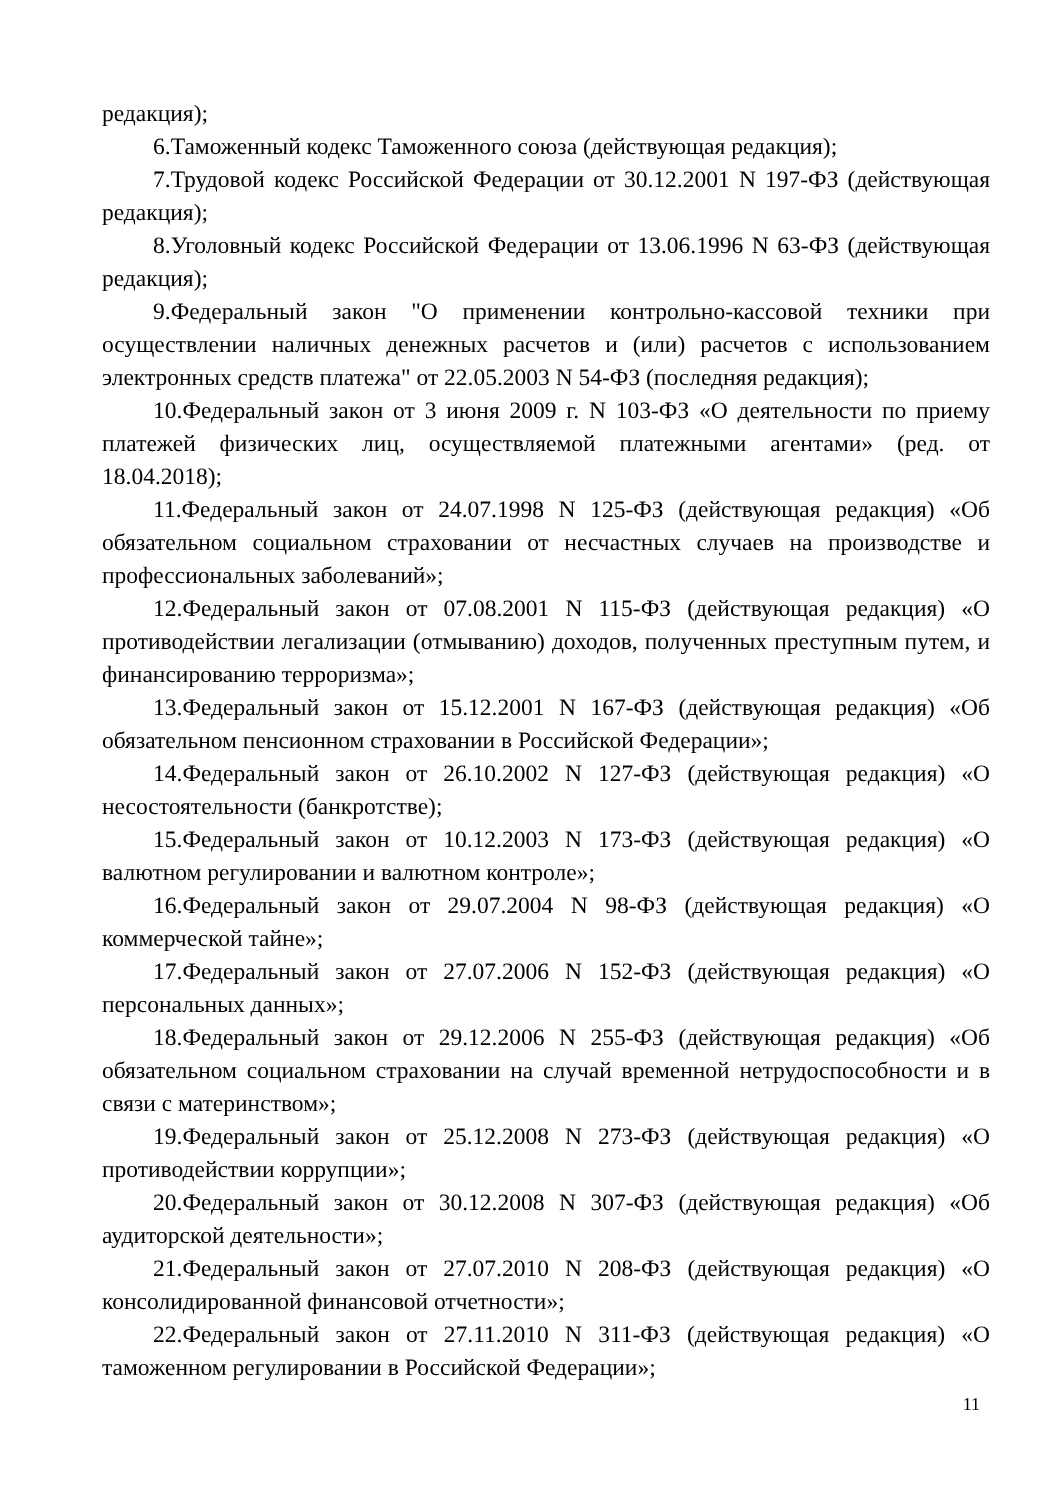редакция);
6.Таможенный кодекс Таможенного союза (действующая редакция);
7.Трудовой кодекс Российской Федерации от 30.12.2001 N 197-ФЗ (действующая редакция);
8.Уголовный кодекс Российской Федерации от 13.06.1996 N 63-ФЗ (действующая редакция);
9.Федеральный закон "О применении контрольно-кассовой техники при осуществлении наличных денежных расчетов и (или) расчетов с использованием электронных средств платежа" от 22.05.2003 N 54-ФЗ (последняя редакция);
10.Федеральный закон от 3 июня 2009 г. N 103-ФЗ «О деятельности по приему платежей физических лиц, осуществляемой платежными агентами» (ред. от 18.04.2018);
11.Федеральный закон от 24.07.1998 N 125-ФЗ (действующая редакция) «Об обязательном социальном страховании от несчастных случаев на производстве и профессиональных заболеваний»;
12.Федеральный закон от 07.08.2001 N 115-ФЗ (действующая редакция) «О противодействии легализации (отмыванию) доходов, полученных преступным путем, и финансированию терроризма»;
13.Федеральный закон от 15.12.2001 N 167-ФЗ (действующая редакция) «Об обязательном пенсионном страховании в Российской Федерации»;
14.Федеральный закон от 26.10.2002 N 127-ФЗ (действующая редакция) «О несостоятельности (банкротстве);
15.Федеральный закон от 10.12.2003 N 173-ФЗ (действующая редакция) «О валютном регулировании и валютном контроле»;
16.Федеральный закон от 29.07.2004 N 98-ФЗ (действующая редакция) «О коммерческой тайне»;
17.Федеральный закон от 27.07.2006 N 152-ФЗ (действующая редакция) «О персональных данных»;
18.Федеральный закон от 29.12.2006 N 255-ФЗ (действующая редакция) «Об обязательном социальном страховании на случай временной нетрудоспособности и в связи с материнством»;
19.Федеральный закон от 25.12.2008 N 273-ФЗ (действующая редакция) «О противодействии коррупции»;
20.Федеральный закон от 30.12.2008 N 307-ФЗ (действующая редакция) «Об аудиторской деятельности»;
21.Федеральный закон от 27.07.2010 N 208-ФЗ (действующая редакция) «О консолидированной финансовой отчетности»;
22.Федеральный закон от 27.11.2010 N 311-ФЗ (действующая редакция) «О таможенном регулировании в Российской Федерации»;
11